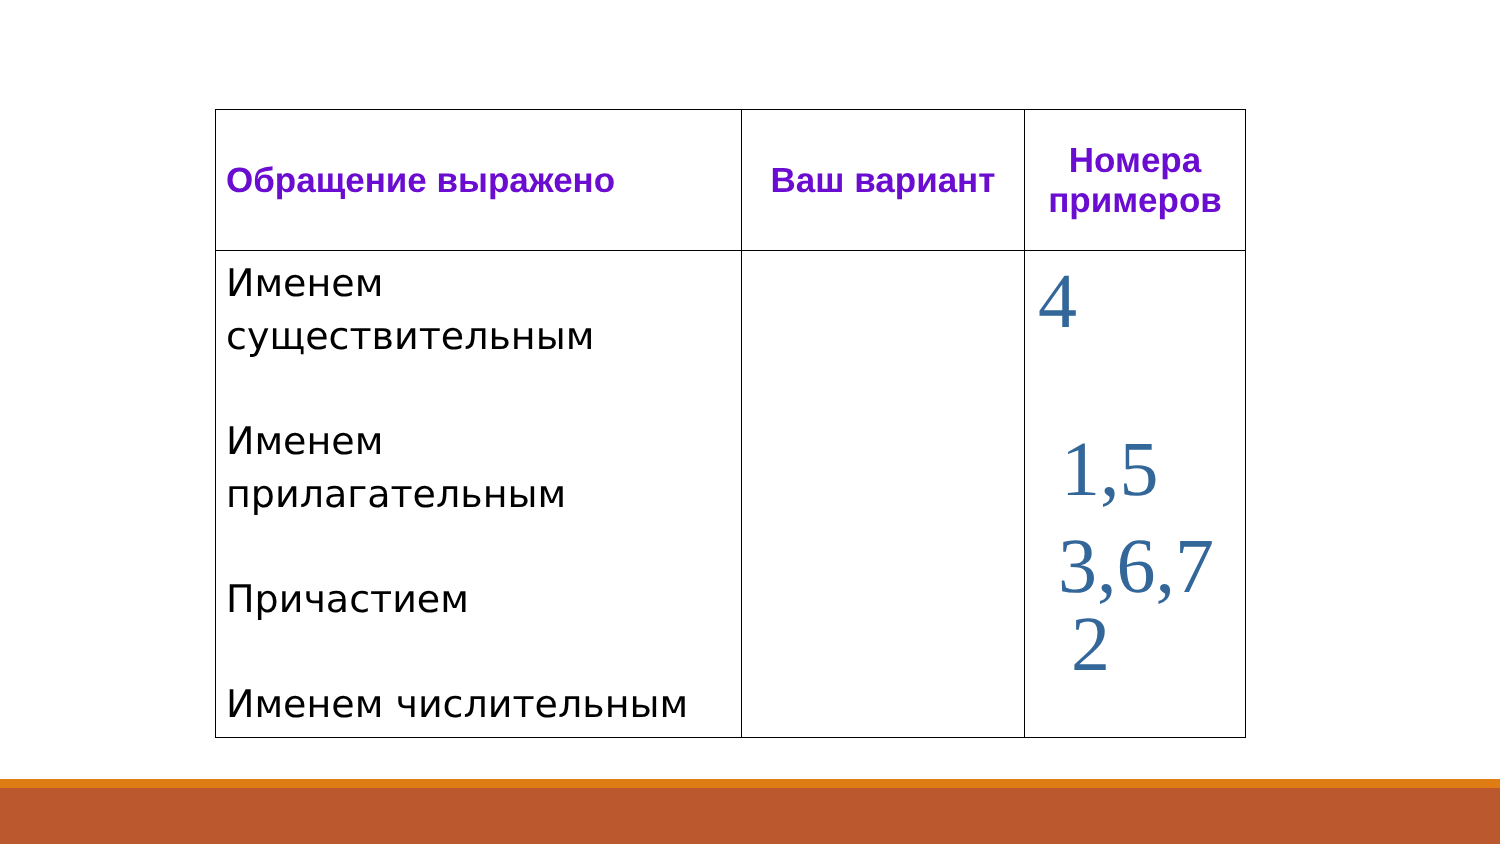| Обращение выражено | Ваш вариант | Номера примеров |
| --- | --- | --- |
| Именем существительным Именем прилагательным Причастием Именем числительным | | 4 1,5 3,6,7 2 |